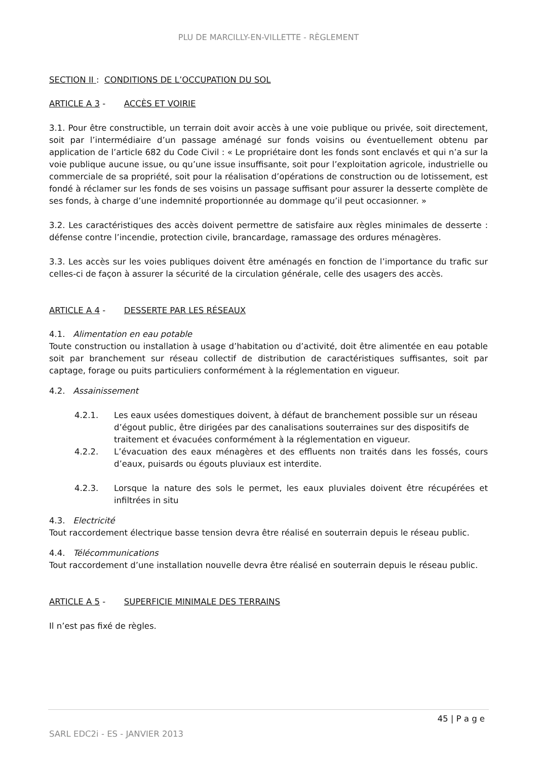PLU DE MARCILLY-EN-VILLETTE - RÈGLEMENT
SECTION II : CONDITIONS DE L’OCCUPATION DU SOL
ARTICLE A 3 - ACCÈS ET VOIRIE
3.1. Pour être constructible, un terrain doit avoir accès à une voie publique ou privée, soit directement, soit par l’intermédiaire d’un passage aménagé sur fonds voisins ou éventuellement obtenu par application de l’article 682 du Code Civil : « Le propriétaire dont les fonds sont enclavés et qui n’a sur la voie publique aucune issue, ou qu’une issue insuffisante, soit pour l’exploitation agricole, industrielle ou commerciale de sa propriété, soit pour la réalisation d’opérations de construction ou de lotissement, est fondé à réclamer sur les fonds de ses voisins un passage suffisant pour assurer la desserte complète de ses fonds, à charge d’une indemnité proportionnée au dommage qu’il peut occasionner. »
3.2. Les caractéristiques des accès doivent permettre de satisfaire aux règles minimales de desserte : défense contre l’incendie, protection civile, brancardage, ramassage des ordures ménagères.
3.3. Les accès sur les voies publiques doivent être aménagés en fonction de l’importance du trafic sur celles-ci de façon à assurer la sécurité de la circulation générale, celle des usagers des accès.
ARTICLE A 4 - DESSERTE PAR LES RÉSEAUX
4.1. Alimentation en eau potable
Toute construction ou installation à usage d’habitation ou d’activité, doit être alimentée en eau potable soit par branchement sur réseau collectif de distribution de caractéristiques suffisantes, soit par captage, forage ou puits particuliers conformément à la réglementation en vigueur.
4.2. Assainissement
4.2.1. Les eaux usées domestiques doivent, à défaut de branchement possible sur un réseau d’égout public, être dirigées par des canalisations souterraines sur des dispositifs de traitement et évacuées conformément à la réglementation en vigueur.
4.2.2. L’évacuation des eaux ménagères et des effluents non traités dans les fossés, cours d’eaux, puisards ou égouts pluviaux est interdite.
4.2.3. Lorsque la nature des sols le permet, les eaux pluviales doivent être récupérées et infiltrées in situ
4.3. Electricité
Tout raccordement électrique basse tension devra être réalisé en souterrain depuis le réseau public.
4.4. Télécommunications
Tout raccordement d’une installation nouvelle devra être réalisé en souterrain depuis le réseau public.
ARTICLE A 5 - SUPERFICIE MINIMALE DES TERRAINS
Il n’est pas fixé de règles.
45 | P a g e
SARL EDC2i - ES - JANVIER 2013